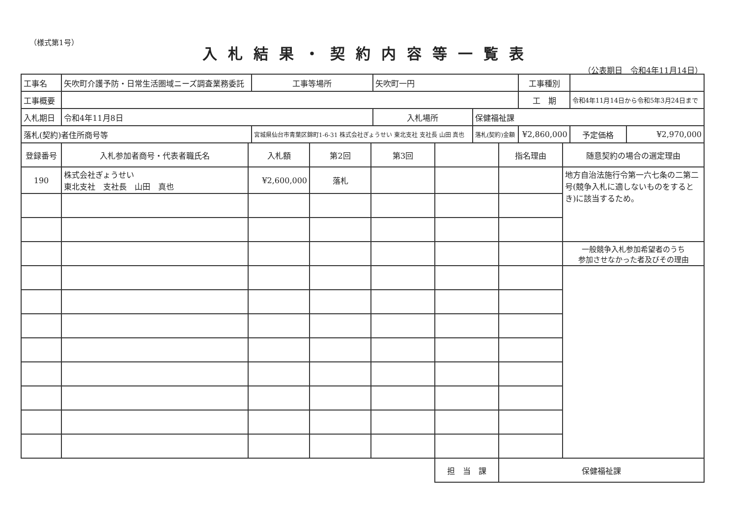（様式第1号）
入札結果・契約内容等一覧表
（公表期日　令和4年11月14日）
| 工事名 | 矢吹町介護予防・日常生活圏域ニーズ調査業務委託 | | 工事等場所 | 矢吹町一円 | | 工事種別 | | |
| 工事概要 | | | | | | 工 期 | 令和4年11月14日から令和5年3月24日まで | |
| 入札期日 | 令和4年11月8日 | | | 入札場所 | 保健福祉課 | | | |
| 落札(契約)者住所商号等 | | 宮城県仙台市青葉区錦町1-6-31 株式会社ぎょうせい 東北支社 支社長 山田 真也 | | | 落札(契約)金額 | ¥2,860,000 | 予定価格 | ¥2,970,000 |
| 登録番号 | 入札参加者商号・代表者職氏名 | 入札額 | 第2回 | 第3回 | | 指名理由 | 随意契約の場合の選定理由 |
| 190 | 株式会社ぎょうせい 東北支社 支社長 山田 真也 | ¥2,600,000 | 落札 | | | | 地方自治法施行令第一六七条の二第二号(競争入札に適しないものをするとき)に該当するため。 |
| | | | | | | | 一般競争入札参加希望者のうち 参加させなかった者及びその理由 |
| | | | | | 担 当 課 | 保健福祉課 | |